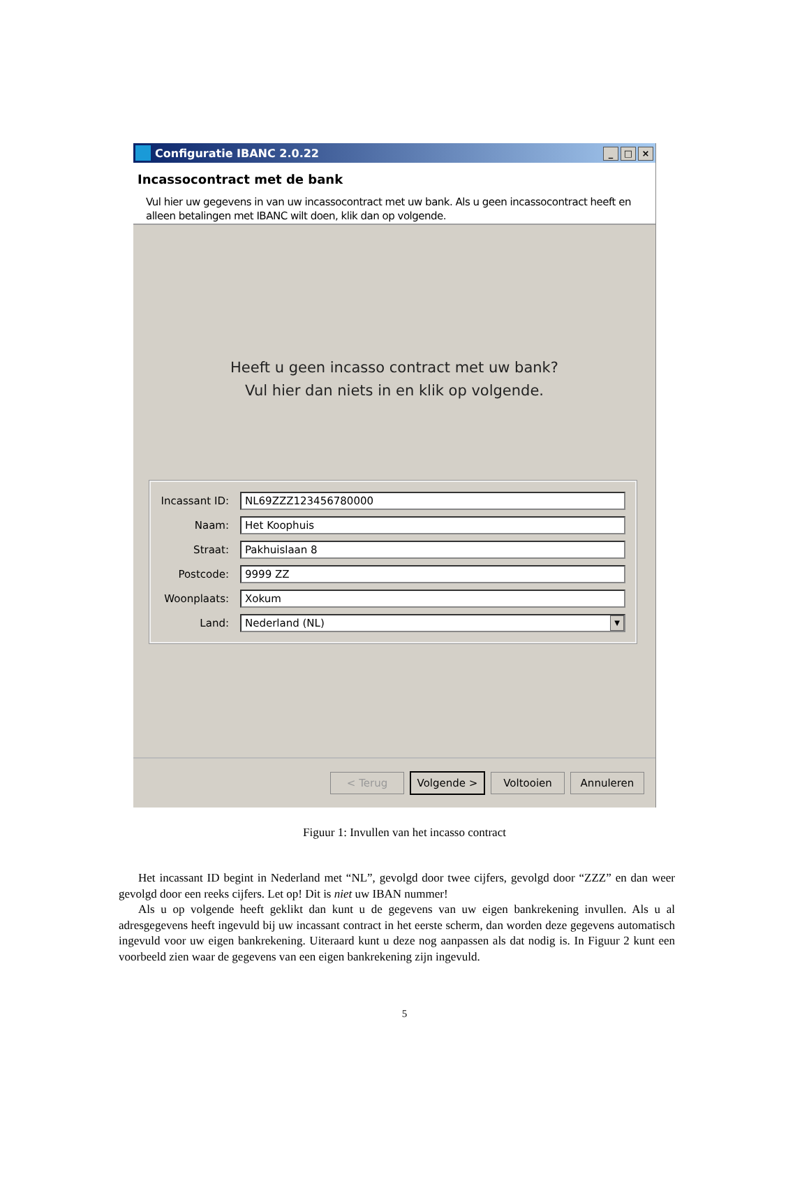Configuratie IBANC 2.0.22
_ □ ×
Incassocontract met de bank
Vul hier uw gegevens in van uw incassocontract met uw bank. Als u geen incassocontract heeft en alleen betalingen met IBANC wilt doen, klik dan op volgende.
Heeft u geen incasso contract met uw bank?
Vul hier dan niets in en klik op volgende.
Incassant ID:
NL69ZZZ123456780000
Naam:
Het Koophuis
Straat:
Pakhuislaan 8
Postcode:
9999 ZZ
Woonplaats:
Xokum
Land:
Nederland (NL)
▼
< Terug Volgende > Voltooien Annuleren
Figuur 1: Invullen van het incasso contract
Het incassant ID begint in Nederland met “NL”, gevolgd door twee cijfers, gevolgd door “ZZZ” en dan weer gevolgd door een reeks cijfers. Let op! Dit is niet uw IBAN nummer!
Als u op volgende heeft geklikt dan kunt u de gegevens van uw eigen bankrekening invullen. Als u al adresgegevens heeft ingevuld bij uw incassant contract in het eerste scherm, dan worden deze gegevens automatisch ingevuld voor uw eigen bankrekening. Uiteraard kunt u deze nog aanpassen als dat nodig is. In Figuur 2 kunt een voorbeeld zien waar de gegevens van een eigen bankrekening zijn ingevuld.
5